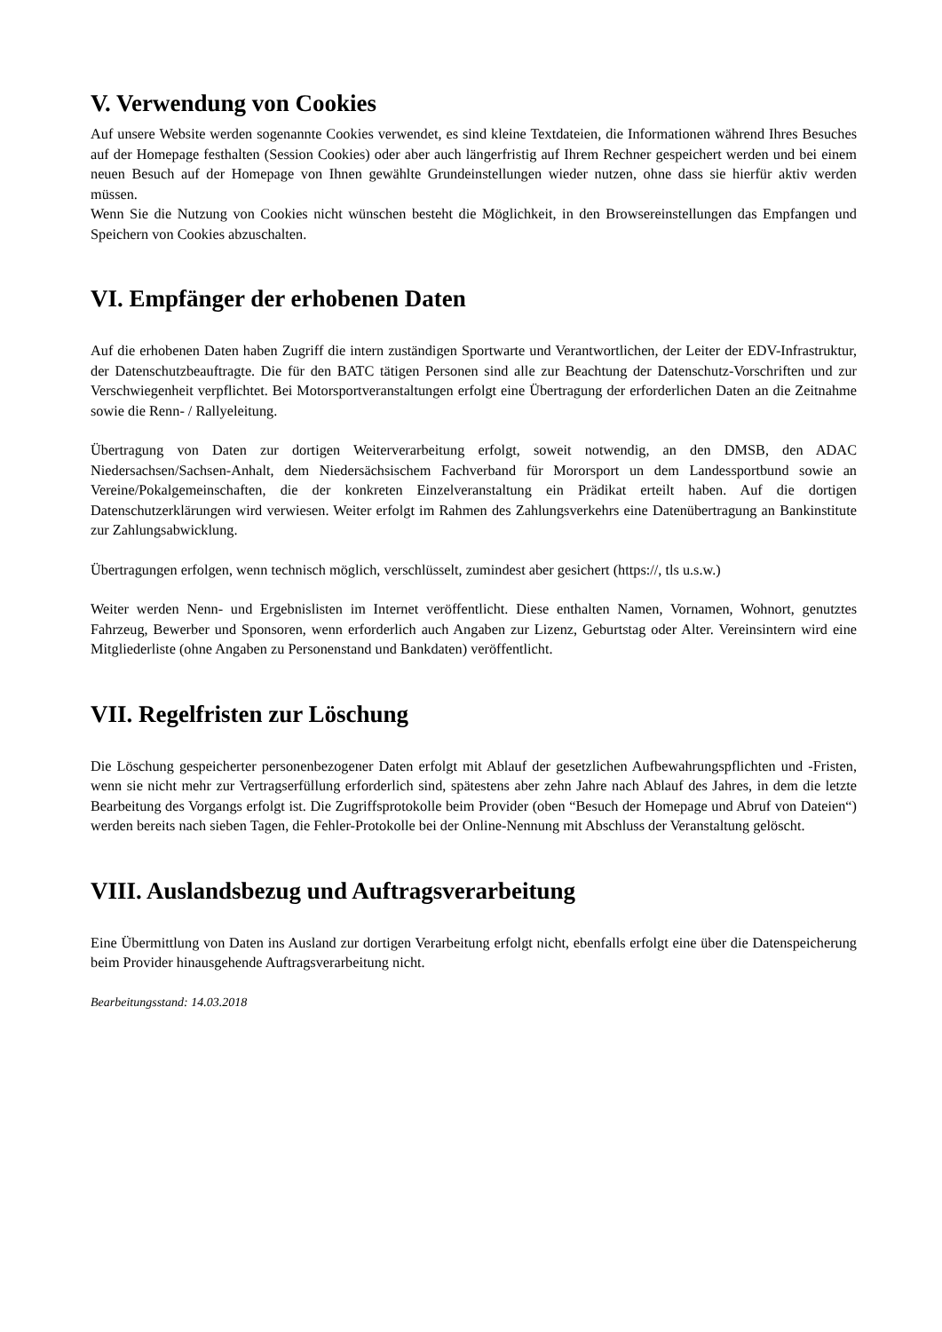V. Verwendung von Cookies
Auf unsere Website werden sogenannte Cookies verwendet, es sind kleine Textdateien, die Informationen während Ihres Besuches auf der Homepage festhalten (Session Cookies) oder aber auch längerfristig auf Ihrem Rechner gespeichert werden und bei einem neuen Besuch auf der Homepage von Ihnen gewählte Grundeinstellungen wieder nutzen, ohne dass sie hierfür aktiv werden müssen.
Wenn Sie die Nutzung von Cookies nicht wünschen besteht die Möglichkeit, in den Browsereinstellungen das Empfangen und Speichern von Cookies abzuschalten.
VI. Empfänger der erhobenen Daten
Auf die erhobenen Daten haben Zugriff die intern zuständigen Sportwarte und Verantwortlichen, der Leiter der EDV-Infrastruktur, der Datenschutzbeauftragte. Die für den BATC tätigen Personen sind alle zur Beachtung der Datenschutz-Vorschriften und zur Verschwiegenheit verpflichtet. Bei Motorsportveranstaltungen erfolgt eine Übertragung der erforderlichen Daten an die Zeitnahme sowie die Renn- / Rallyeleitung.
Übertragung von Daten zur dortigen Weiterverarbeitung erfolgt, soweit notwendig, an den DMSB, den ADAC Niedersachsen/Sachsen-Anhalt, dem Niedersächsischem Fachverband für Mororsport un dem Landessportbund sowie an Vereine/Pokalgemeinschaften, die der konkreten Einzelveranstaltung ein Prädikat erteilt haben. Auf die dortigen Datenschutzerklärungen wird verwiesen. Weiter erfolgt im Rahmen des Zahlungsverkehrs eine Datenübertragung an Bankinstitute zur Zahlungsabwicklung.
Übertragungen erfolgen, wenn technisch möglich, verschlüsselt, zumindest aber gesichert (https://, tls u.s.w.)
Weiter werden Nenn- und Ergebnislisten im Internet veröffentlicht. Diese enthalten Namen, Vornamen, Wohnort, genutztes Fahrzeug, Bewerber und Sponsoren, wenn erforderlich auch Angaben zur Lizenz, Geburtstag oder Alter. Vereinsintern wird eine Mitgliederliste (ohne Angaben zu Personenstand und Bankdaten) veröffentlicht.
VII. Regelfristen zur Löschung
Die Löschung gespeicherter personenbezogener Daten erfolgt mit Ablauf der gesetzlichen Aufbewahrungspflichten und -Fristen, wenn sie nicht mehr zur Vertragserfüllung erforderlich sind, spätestens aber zehn Jahre nach Ablauf des Jahres, in dem die letzte Bearbeitung des Vorgangs erfolgt ist. Die Zugriffsprotokolle beim Provider (oben “Besuch der Homepage und Abruf von Dateien“) werden bereits nach sieben Tagen, die Fehler-Protokolle bei der Online-Nennung mit Abschluss der Veranstaltung gelöscht.
VIII. Auslandsbezug und Auftragsverarbeitung
Eine Übermittlung von Daten ins Ausland zur dortigen Verarbeitung erfolgt nicht, ebenfalls erfolgt eine über die Datenspeicherung beim Provider hinausgehende Auftragsverarbeitung nicht.
Bearbeitungsstand: 14.03.2018